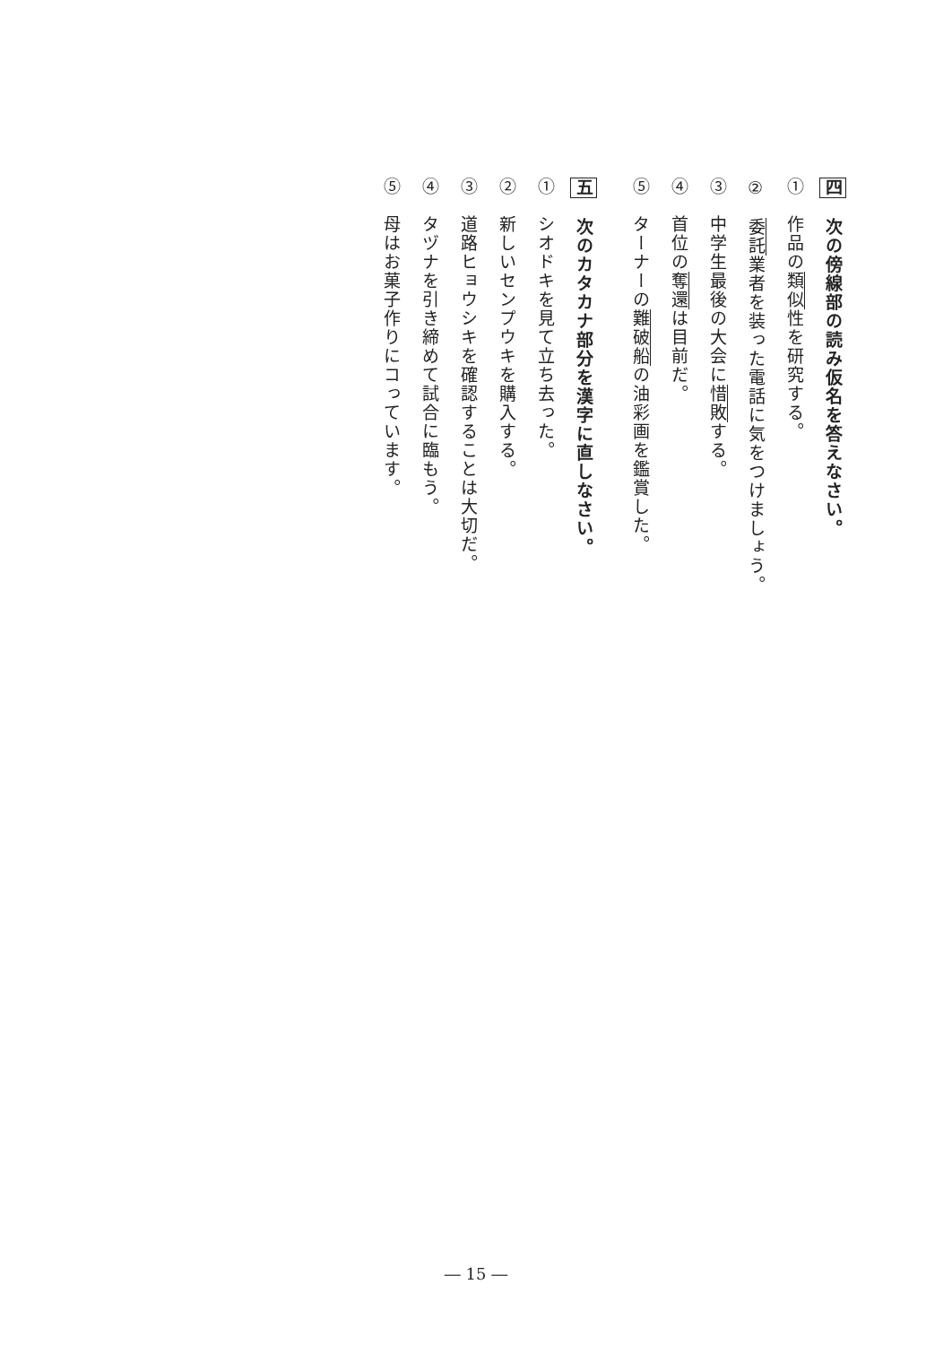四
次の傍線部の読み仮名を答えなさい。
①　作品の類似性を研究する。
②　委託業者を装った電話に気をつけましょう。
③　中学生最後の大会に惜敗する。
④　首位の奪還は目前だ。
⑤　ターナーの難破船の油彩画を鑑賞した。
五
次のカタカナ部分を漢字に直しなさい。
①　シオドキを見て立ち去った。
②　新しいセンプウキを購入する。
③　道路ヒョウシキを確認することは大切だ。
④　タヅナを引き締めて試合に臨もう。
⑤　母はお菓子作りにコっています。
― 15 ―